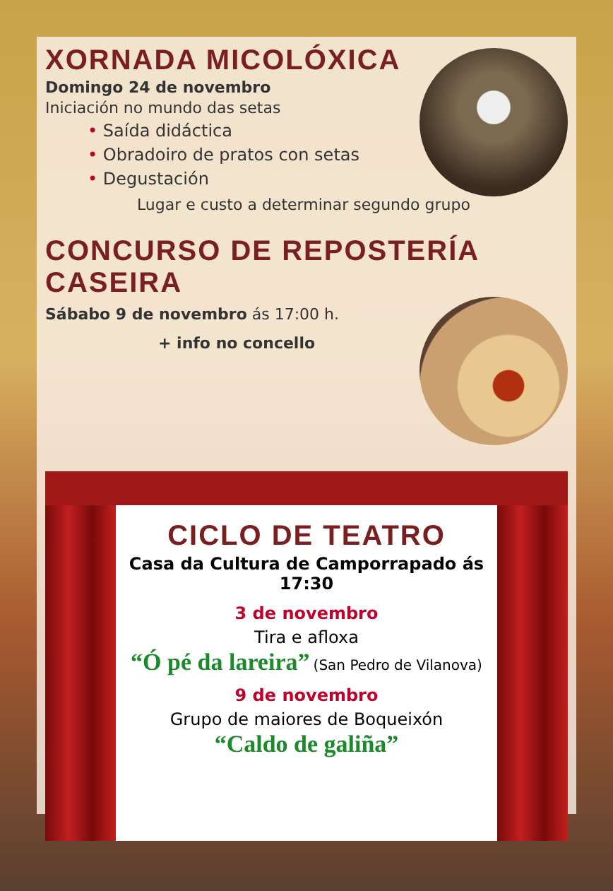XORNADA MICOLÓXICA
Domingo 24 de novembro
Iniciación no mundo das setas
• Saída didáctica
• Obradoiro de pratos con setas
• Degustación
Lugar e custo a determinar segundo grupo
CONCURSO DE REPOSTERÍA
CASEIRA
Sábabo 9 de novembro ás 17:00 h.
+ info no concello
CICLO DE TEATRO
Casa da Cultura de Camporrapado ás 17:30
3 de novembro
Tira e afloxa
“Ó pé da lareira” (San Pedro de Vilanova)
9 de novembro
Grupo de maiores de Boqueixón
“Caldo de galiña”